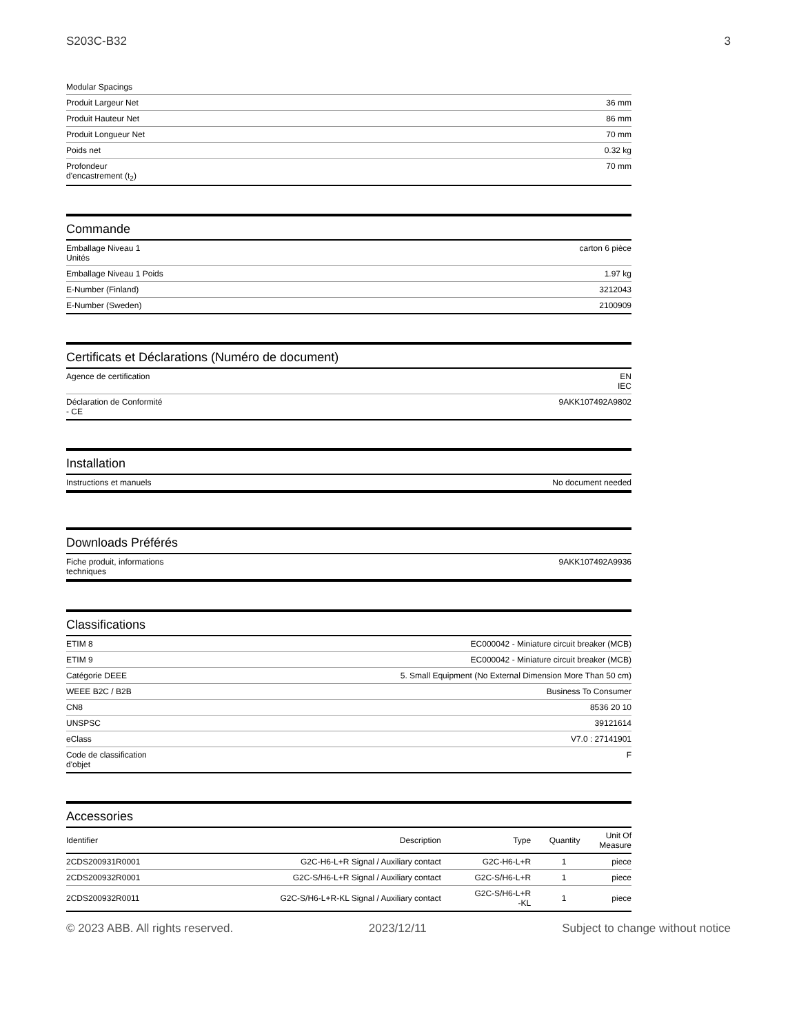S203C-B32 3
| Modular Spacings | |
| Produit Largeur Net | 36 mm |
| Produit Hauteur Net | 86 mm |
| Produit Longueur Net | 70 mm |
| Poids net | 0.32 kg |
| Profondeur d'encastrement (t<sub>2</sub>) | 70 mm |
Commande
| Emballage Niveau 1 Unités | carton 6 pièce |
| Emballage Niveau 1 Poids | 1.97 kg |
| E-Number (Finland) | 3212043 |
| E-Number (Sweden) | 2100909 |
Certificats et Déclarations (Numéro de document)
| Agence de certification | EN IEC |
| Déclaration de Conformité - CE | 9AKK107492A9802 |
Installation
| Instructions et manuels | No document needed |
Downloads Préférés
| Fiche produit, informations techniques | 9AKK107492A9936 |
Classifications
| ETIM 8 | EC000042 - Miniature circuit breaker (MCB) |
| ETIM 9 | EC000042 - Miniature circuit breaker (MCB) |
| Catégorie DEEE | 5. Small Equipment (No External Dimension More Than 50 cm) |
| WEEE B2C / B2B | Business To Consumer |
| CN8 | 8536 20 10 |
| UNSPSC | 39121614 |
| eClass | V7.0 : 27141901 |
| Code de classification d'objet | F |
Accessories
| Identifier | Description | Type | Quantity | Unit Of Measure |
| --- | --- | --- | --- | --- |
| 2CDS200931R0001 | G2C-H6-L+R Signal / Auxiliary contact | G2C-H6-L+R | 1 | piece |
| 2CDS200932R0001 | G2C-S/H6-L+R Signal / Auxiliary contact | G2C-S/H6-L+R | 1 | piece |
| 2CDS200932R0011 | G2C-S/H6-L+R-KL Signal / Auxiliary contact | G2C-S/H6-L+R -KL | 1 | piece |
© 2023 ABB. All rights reserved. 2023/12/11 Subject to change without notice